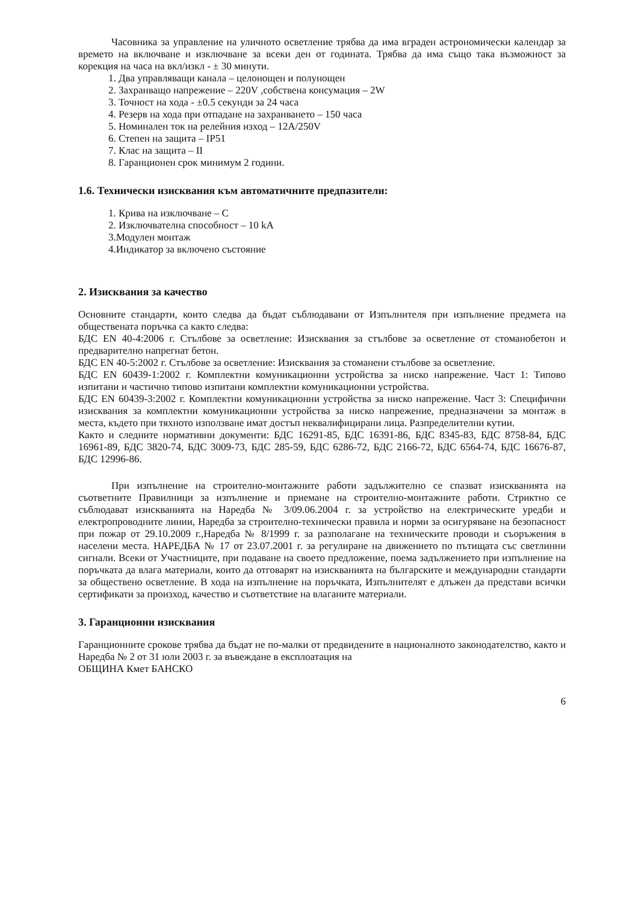Часовника за управление на уличното осветление трябва да има вграден астрономически календар за времето на включване и изключване за всеки ден от годината. Трябва да има също така възможност за корекция на часа на вкл/изкл - ± 30 минути.
1. Два управляващи канала – целонощен и полунощен
2. Захранващо напрежение – 220V ,собствена консумация – 2W
3. Точност на хода - ±0.5 секунди за 24 часа
4. Резерв на хода при отпадане на захранването – 150 часа
5. Номинален ток на релейния изход – 12A/250V
6. Степен на защита – IP51
7. Клас на защита – II
8. Гаранционен срок минимум 2 години.
1.6. Технически изисквания към автоматичните предпазители:
1. Крива на изключване – C
2. Изключвателна способност – 10 kA
3.Модулен монтаж
4.Индикатор за включено състояние
2. Изисквания за качество
Основните стандарти, които следва да бъдат съблюдавани от Изпълнителя при изпълнение предмета на обществената поръчка са както следва:
БДС EN 40-4:2006 г. Стълбове за осветление: Изисквания за стълбове за осветление от стоманобетон и предварително напрегнат бетон.
БДС EN 40-5:2002 г. Стълбове за осветление: Изисквания за стоманени стълбове за осветление.
БДС EN 60439-1:2002 г. Комплектни комуникационни устройства за ниско напрежение. Част 1: Типово изпитани и частично типово изпитани комплектни комуникационни устройства.
БДС EN 60439-3:2002 г. Комплектни комуникационни устройства за ниско напрежение. Част 3: Специфични изисквания за комплектни комуникационни устройства за ниско напрежение, предназначени за монтаж в места, където при тяхното използване имат достъп неквалифицирани лица. Разпределителни кутии.
Както и следните нормативни документи: БДС 16291-85, БДС 16391-86, БДС 8345-83, БДС 8758-84, БДС 16961-89, БДС 3820-74, БДС 3009-73, БДС 285-59, БДС 6286-72, БДС 2166-72, БДС 6564-74, БДС 16676-87, БДС 12996-86.
При изпълнение на строително-монтажните работи задължително се спазват изискванията на съответните Правилници за изпълнение и приемане на строително-монтажните работи. Стриктно се съблюдават изискванията на Наредба № 3/09.06.2004 г. за устройство на електрическите уредби и електропроводните линии, Наредба за строително-технически правила и норми за осигуряване на безопасност при пожар от 29.10.2009 г.,Наредба № 8/1999 г. за разполагане на техническите проводи и съоръжения в населени места. НАРЕДБА № 17 от 23.07.2001 г. за регулиране на движението по пътищата със светлинни сигнали. Всеки от Участниците, при подаване на своето предложение, поема задължението при изпълнение на поръчката да влага материали, които да отговарят на изискванията на българските и международни стандарти за обществено осветление. В хода на изпълнение на поръчката, Изпълнителят е длъжен да представи всички сертификати за произход, качество и съответствие на влаганите материали.
3. Гаранционни изисквания
Гаранционните срокове трябва да бъдат не по-малки от предвидените в националното законодателство, както и Наредба № 2 от 31 юли 2003 г. за въвеждане в експлоатация на
ОБЩИНА Кмет БАНСКО
6